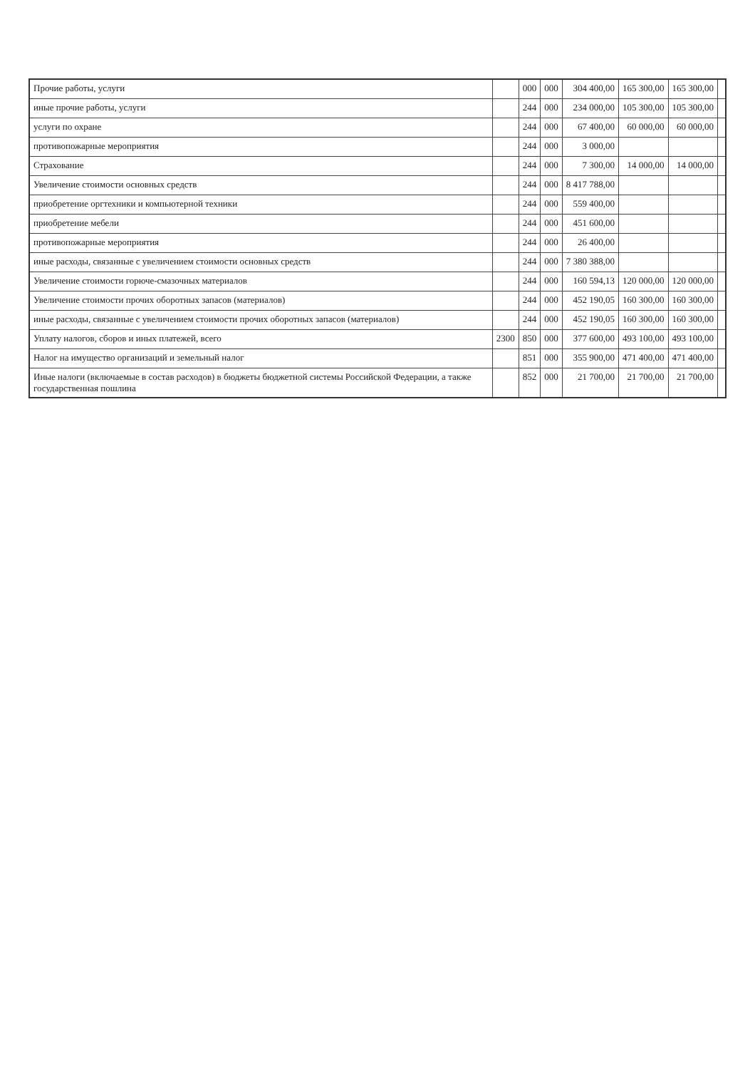| Прочие работы, услуги | | 000 | 000 | 304 400,00 | 165 300,00 | 165 300,00 | |
| иные прочие работы, услуги | | 244 | 000 | 234 000,00 | 105 300,00 | 105 300,00 | |
| услуги по охране | | 244 | 000 | 67 400,00 | 60 000,00 | 60 000,00 | |
| противопожарные мероприятия | | 244 | 000 | 3 000,00 | | | |
| Страхование | | 244 | 000 | 7 300,00 | 14 000,00 | 14 000,00 | |
| Увеличение стоимости основных средств | | 244 | 000 | 8 417 788,00 | | | |
| приобретение оргтехники и компьютерной техники | | 244 | 000 | 559 400,00 | | | |
| приобретение мебели | | 244 | 000 | 451 600,00 | | | |
| противопожарные мероприятия | | 244 | 000 | 26 400,00 | | | |
| иные расходы, связанные с увеличением стоимости основных средств | | 244 | 000 | 7 380 388,00 | | | |
| Увеличение стоимости горюче-смазочных материалов | | 244 | 000 | 160 594,13 | 120 000,00 | 120 000,00 | |
| Увеличение стоимости прочих оборотных запасов (материалов) | | 244 | 000 | 452 190,05 | 160 300,00 | 160 300,00 | |
| иные расходы, связанные с увеличением стоимости прочих оборотных запасов (материалов) | | 244 | 000 | 452 190,05 | 160 300,00 | 160 300,00 | |
| Уплату налогов, сборов и иных платежей, всего | 2300 | 850 | 000 | 377 600,00 | 493 100,00 | 493 100,00 | |
| Налог на имущество организаций и земельный налог | | 851 | 000 | 355 900,00 | 471 400,00 | 471 400,00 | |
| Иные налоги (включаемые в состав расходов) в бюджеты бюджетной системы Российской Федерации, а также государственная пошлина | | 852 | 000 | 21 700,00 | 21 700,00 | 21 700,00 | |